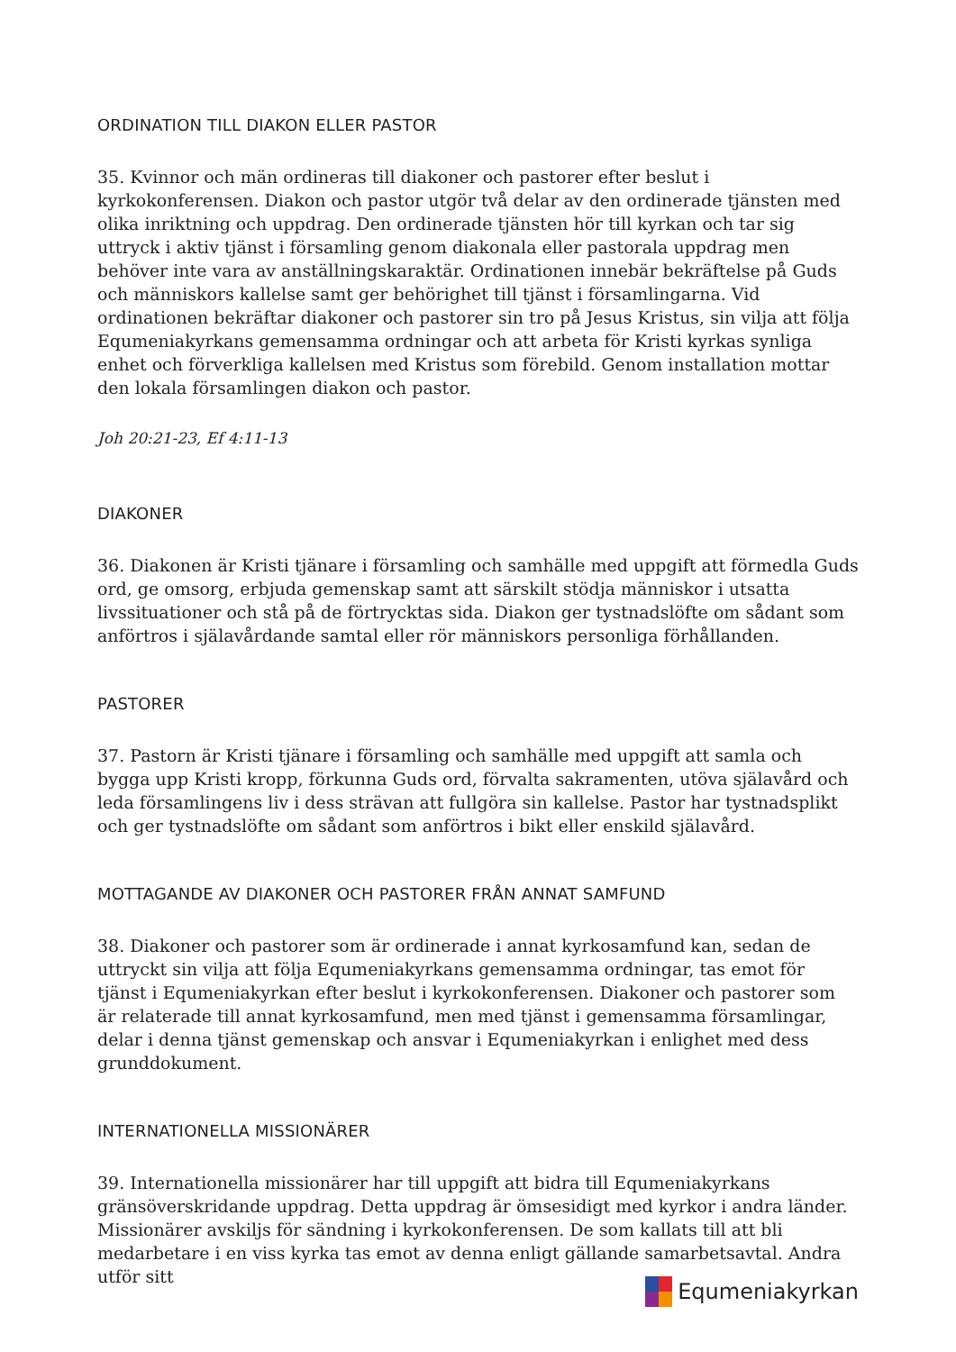ORDINATION TILL DIAKON ELLER PASTOR
35. Kvinnor och män ordineras till diakoner och pastorer efter beslut i kyrkokonferensen. Diakon och pastor utgör två delar av den ordinerade tjänsten med olika inriktning och uppdrag. Den ordinerade tjänsten hör till kyrkan och tar sig uttryck i aktiv tjänst i församling genom diakonala eller pastorala uppdrag men behöver inte vara av anställningskaraktär. Ordinationen innebär bekräftelse på Guds och människors kallelse samt ger behörighet till tjänst i församlingarna. Vid ordinationen bekräftar diakoner och pastorer sin tro på Jesus Kristus, sin vilja att följa Equmeniakyrkans gemensamma ordningar och att arbeta för Kristi kyrkas synliga enhet och förverkliga kallelsen med Kristus som förebild. Genom installation mottar den lokala församlingen diakon och pastor.
Joh 20:21-23, Ef 4:11-13
DIAKONER
36. Diakonen är Kristi tjänare i församling och samhälle med uppgift att förmedla Guds ord, ge omsorg, erbjuda gemenskap samt att särskilt stödja människor i utsatta livssituationer och stå på de förtrycktas sida. Diakon ger tystnadslöfte om sådant som anförtros i själavårdande samtal eller rör människors personliga förhållanden.
PASTORER
37. Pastorn är Kristi tjänare i församling och samhälle med uppgift att samla och bygga upp Kristi kropp, förkunna Guds ord, förvalta sakramenten, utöva själavård och leda församlingens liv i dess strävan att fullgöra sin kallelse. Pastor har tystnadsplikt och ger tystnadslöfte om sådant som anförtros i bikt eller enskild själavård.
MOTTAGANDE AV DIAKONER OCH PASTORER FRÅN ANNAT SAMFUND
38. Diakoner och pastorer som är ordinerade i annat kyrkosamfund kan, sedan de uttryckt sin vilja att följa Equmeniakyrkans gemensamma ordningar, tas emot för tjänst i Equmeniakyrkan efter beslut i kyrkokonferensen. Diakoner och pastorer som är relaterade till annat kyrkosamfund, men med tjänst i gemensamma församlingar, delar i denna tjänst gemenskap och ansvar i Equmeniakyrkan i enlighet med dess grunddokument.
INTERNATIONELLA MISSIONÄRER
39. Internationella missionärer har till uppgift att bidra till Equmeniakyrkans gränsöverskridande uppdrag. Detta uppdrag är ömsesidigt med kyrkor i andra länder. Missionärer avskiljs för sändning i kyrkokonferensen. De som kallats till att bli medarbetare i en viss kyrka tas emot av denna enligt gällande samarbetsavtal. Andra utför sitt
Equmeniakyrkan